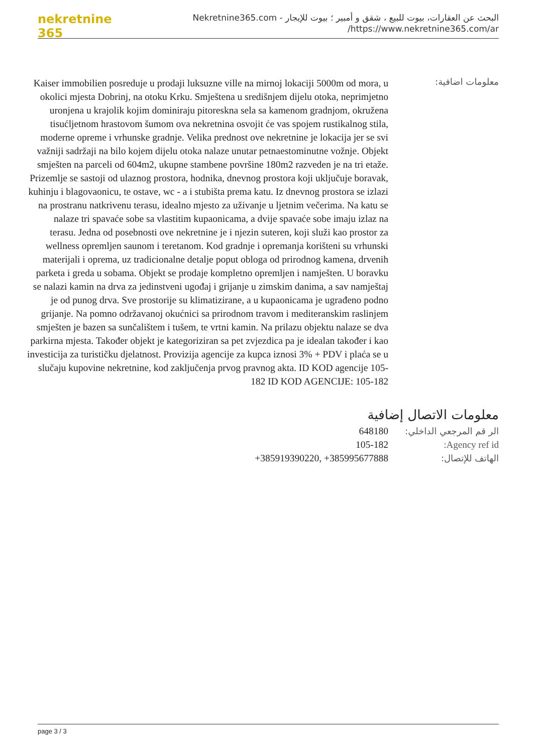nekretnine 365
البحث عن العقارات، بيوت للبيع ، شقق و أمبير ؛ بيوت للإيجار - Nekretnine365.com
https://www.nekretnine365.com/ar/
معلومات اضافية:
Kaiser immobilien posreduje u prodaji luksuzne ville na mirnoj lokaciji 5000m od mora, u okolici mjesta Dobrinj, na otoku Krku. Smještena u središnjem dijelu otoka, neprimjetno uronjena u krajolik kojim dominiraju pitoreskna sela sa kamenom gradnjom, okružena tisućljetnom hrastovom šumom ova nekretnina osvojit će vas spojem rustikalnog stila, moderne opreme i vrhunske gradnje. Velika prednost ove nekretnine je lokacija jer se svi važniji sadržaji na bilo kojem dijelu otoka nalaze unutar petnaestominutne vožnje. Objekt smješten na parceli od 604m2, ukupne stambene površine 180m2 razveden je na tri etaže. Prizemlje se sastoji od ulaznog prostora, hodnika, dnevnog prostora koji uključuje boravak, kuhinju i blagovaonicu, te ostave, wc - a i stubišta prema katu. Iz dnevnog prostora se izlazi na prostranu natkrivenu terasu, idealno mjesto za uživanje u ljetnim večerima. Na katu se nalaze tri spavaće sobe sa vlastitim kupaonicama, a dvije spavaće sobe imaju izlaz na terasu. Jedna od posebnosti ove nekretnine je i njezin suteren, koji služi kao prostor za wellness opremljen saunom i teretanom. Kod gradnje i opremanja korišteni su vrhunski materijali i oprema, uz tradicionalne detalje poput obloga od prirodnog kamena, drvenih parketa i greda u sobama. Objekt se prodaje kompletno opremljen i namješten. U boravku se nalazi kamin na drva za jedinstveni ugođaj i grijanje u zimskim danima, a sav namještaj je od punog drva. Sve prostorije su klimatizirane, a u kupaonicama je ugrađeno podno grijanje. Na pomno održavanoj okućnici sa prirodnom travom i mediteranskim raslinjem smješten je bazen sa sunčalištem i tušem, te vrtni kamin. Na prilazu objektu nalaze se dva parkirna mjesta. Također objekt je kategoriziran sa pet zvjezdica pa je idealan također i kao investicija za turističku djelatnost. Provizija agencije za kupca iznosi 3% + PDV i plaća se u slučaju kupovine nekretnine, kod zaključenja prvog pravnog akta. ID KOD agencije 105-182 ID KOD AGENCIJE: 105-182
معلومات الاتصال إضافية
الر قم المرجعي الداخلي:
648180
Agency ref id: 105-182
الهاتف للإتصال: +385919390220, +385995677888
page 3 / 3